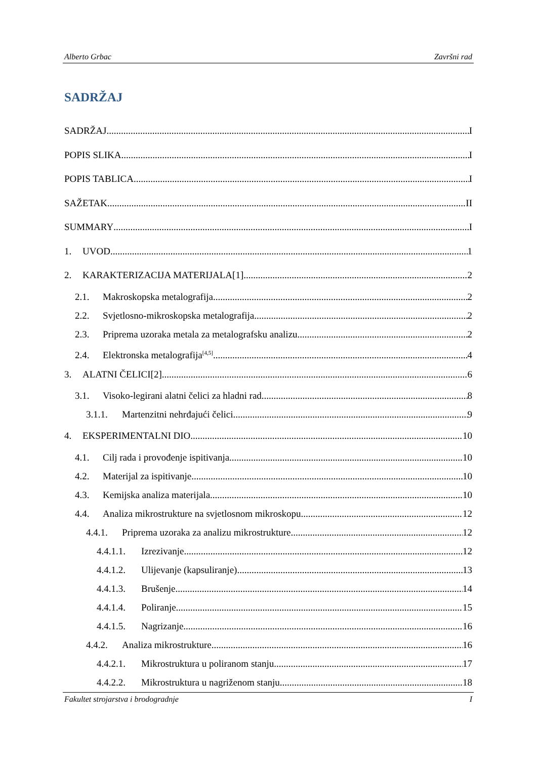Alberto Grbac Završni rad
SADRŽAJ
SADRŽAJ I
POPIS SLIKA I
POPIS TABLICA I
SAŽETAK II
SUMMARY I
1. UVOD 1
2. KARAKTERIZACIJA MATERIJALA[1] 2
2.1. Makroskopska metalografija 2
2.2. Svjetlosno-mikroskopska metalografija 2
2.3. Priprema uzoraka metala za metalografsku analizu 2
2.4. Elektronska metalografija<sup>[4,5]</sup> 4
3. ALATNI ČELICI[2] 6
3.1. Visoko-legirani alatni čelici za hladni rad 8
3.1.1. Martenzitni nehrđajući čelici 9
4. EKSPERIMENTALNI DIO 10
4.1. Cilj rada i provođenje ispitivanja 10
4.2. Materijal za ispitivanje 10
4.3. Kemijska analiza materijala 10
4.4. Analiza mikrostrukture na svjetlosnom mikroskopu 12
4.4.1. Priprema uzoraka za analizu mikrostrukture 12
4.4.1.1. Izrezivanje 12
4.4.1.2. Ulijevanje (kapsuliranje) 13
4.4.1.3. Brušenje 14
4.4.1.4. Poliranje 15
4.4.1.5. Nagrizanje 16
4.4.2. Analiza mikrostrukture 16
4.4.2.1. Mikrostruktura u poliranom stanju 17
4.4.2.2. Mikrostruktura u nagriženom stanju 18
Fakultet strojarstva i brodogradnje I